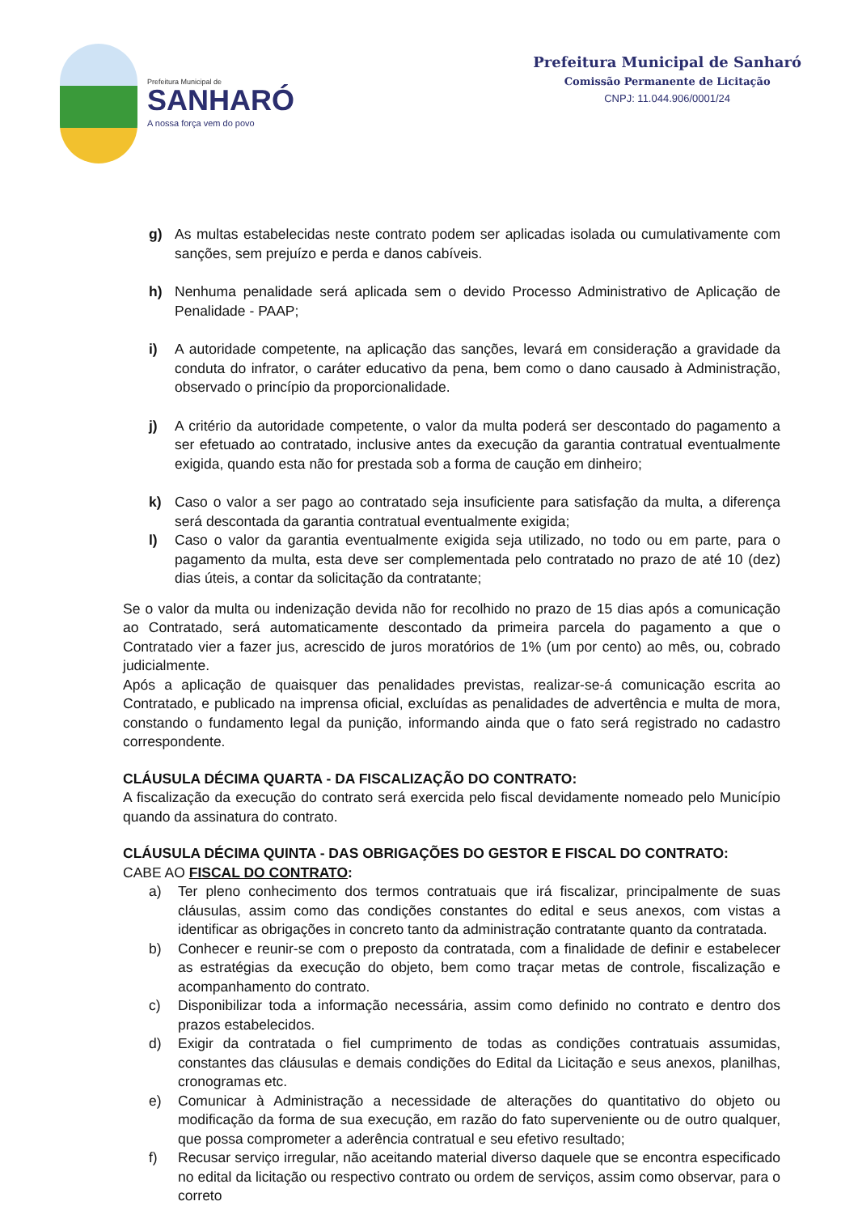Prefeitura Municipal de
SANHARÓ
A nossa força vem do povo
Prefeitura Municipal de Sanharó
Comissão Permanente de Licitação
CNPJ: 11.044.906/0001/24
g) As multas estabelecidas neste contrato podem ser aplicadas isolada ou cumulativamente com sanções, sem prejuízo e perda e danos cabíveis.
h) Nenhuma penalidade será aplicada sem o devido Processo Administrativo de Aplicação de Penalidade - PAAP;
i) A autoridade competente, na aplicação das sanções, levará em consideração a gravidade da conduta do infrator, o caráter educativo da pena, bem como o dano causado à Administração, observado o princípio da proporcionalidade.
j) A critério da autoridade competente, o valor da multa poderá ser descontado do pagamento a ser efetuado ao contratado, inclusive antes da execução da garantia contratual eventualmente exigida, quando esta não for prestada sob a forma de caução em dinheiro;
k) Caso o valor a ser pago ao contratado seja insuficiente para satisfação da multa, a diferença será descontada da garantia contratual eventualmente exigida;
l) Caso o valor da garantia eventualmente exigida seja utilizado, no todo ou em parte, para o pagamento da multa, esta deve ser complementada pelo contratado no prazo de até 10 (dez) dias úteis, a contar da solicitação da contratante;
Se o valor da multa ou indenização devida não for recolhido no prazo de 15 dias após a comunicação ao Contratado, será automaticamente descontado da primeira parcela do pagamento a que o Contratado vier a fazer jus, acrescido de juros moratórios de 1% (um por cento) ao mês, ou, cobrado judicialmente.
Após a aplicação de quaisquer das penalidades previstas, realizar-se-á comunicação escrita ao Contratado, e publicado na imprensa oficial, excluídas as penalidades de advertência e multa de mora, constando o fundamento legal da punição, informando ainda que o fato será registrado no cadastro correspondente.
CLÁUSULA DÉCIMA QUARTA - DA FISCALIZAÇÃO DO CONTRATO:
A fiscalização da execução do contrato será exercida pelo fiscal devidamente nomeado pelo Município quando da assinatura do contrato.
CLÁUSULA DÉCIMA QUINTA - DAS OBRIGAÇÕES DO GESTOR E FISCAL DO CONTRATO:
CABE AO FISCAL DO CONTRATO:
a) Ter pleno conhecimento dos termos contratuais que irá fiscalizar, principalmente de suas cláusulas, assim como das condições constantes do edital e seus anexos, com vistas a identificar as obrigações in concreto tanto da administração contratante quanto da contratada.
b) Conhecer e reunir-se com o preposto da contratada, com a finalidade de definir e estabelecer as estratégias da execução do objeto, bem como traçar metas de controle, fiscalização e acompanhamento do contrato.
c) Disponibilizar toda a informação necessária, assim como definido no contrato e dentro dos prazos estabelecidos.
d) Exigir da contratada o fiel cumprimento de todas as condições contratuais assumidas, constantes das cláusulas e demais condições do Edital da Licitação e seus anexos, planilhas, cronogramas etc.
e) Comunicar à Administração a necessidade de alterações do quantitativo do objeto ou modificação da forma de sua execução, em razão do fato superveniente ou de outro qualquer, que possa comprometer a aderência contratual e seu efetivo resultado;
f) Recusar serviço irregular, não aceitando material diverso daquele que se encontra especificado no edital da licitação ou respectivo contrato ou ordem de serviços, assim como observar, para o correto